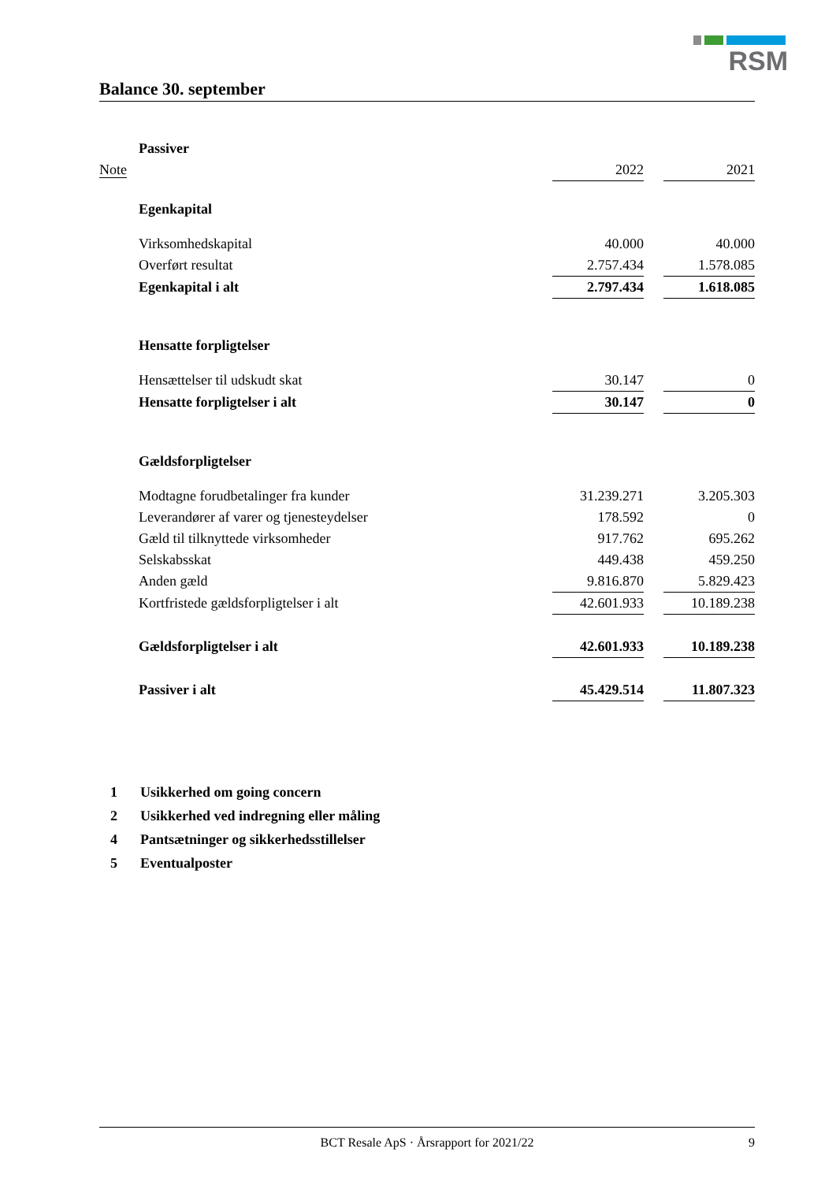RSM
Balance 30. september
| | Passiver | | | |
| Note | | 2022 | | 2021 |
| | Egenkapital | | | |
| | Virksomhedskapital | 40.000 | | 40.000 |
| | Overført resultat | 2.757.434 | | 1.578.085 |
| | Egenkapital i alt | 2.797.434 | | 1.618.085 |
| | Hensatte forpligtelser | | | |
| | Hensættelser til udskudt skat | 30.147 | | 0 |
| | Hensatte forpligtelser i alt | 30.147 | | 0 |
| | Gældsforpligtelser | | | |
| | Modtagne forudbetalinger fra kunder | 31.239.271 | | 3.205.303 |
| | Leverandører af varer og tjenesteydelser | 178.592 | | 0 |
| | Gæld til tilknyttede virksomheder | 917.762 | | 695.262 |
| | Selskabsskat | 449.438 | | 459.250 |
| | Anden gæld | 9.816.870 | | 5.829.423 |
| | Kortfristede gældsforpligtelser i alt | 42.601.933 | | 10.189.238 |
| | Gældsforpligtelser i alt | 42.601.933 | | 10.189.238 |
| | Passiver i alt | 45.429.514 | | 11.807.323 |
1 Usikkerhed om going concern
2 Usikkerhed ved indregning eller måling
4 Pantsætninger og sikkerhedsstillelser
5 Eventualposter
BCT Resale ApS · Årsrapport for 2021/22 9